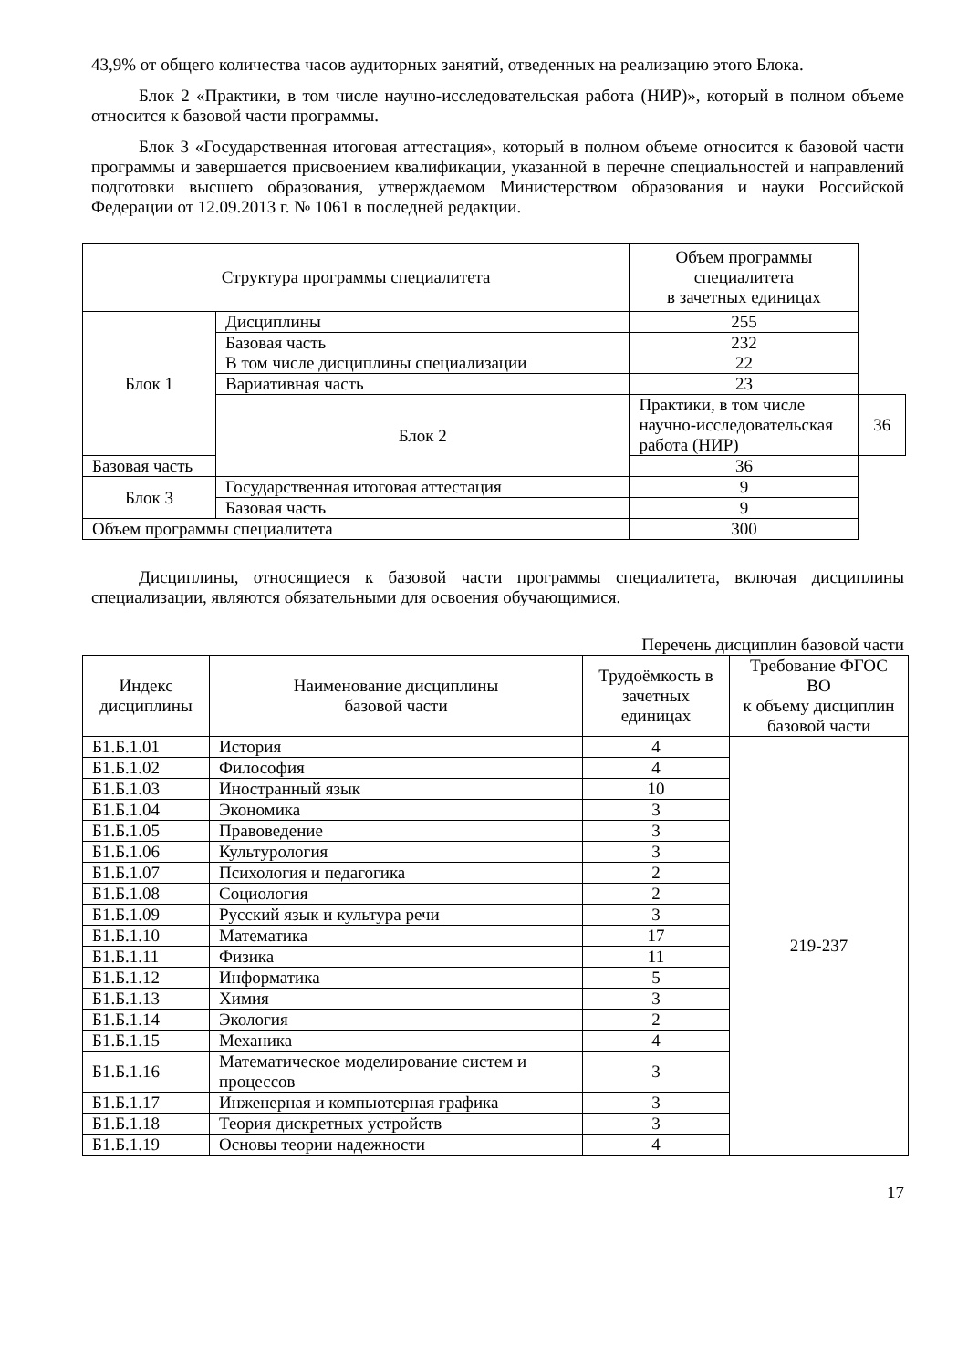43,9% от общего количества часов аудиторных занятий, отведенных на реализацию этого Блока.
Блок 2 «Практики, в том числе научно-исследовательская работа (НИР)», который в полном объеме относится к базовой части программы.
Блок 3 «Государственная итоговая аттестация», который в полном объеме относится к базовой части программы и завершается присвоением квалификации, указанной в перечне специальностей и направлений подготовки высшего образования, утверждаемом Министерством образования и науки Российской Федерации от 12.09.2013 г. № 1061 в последней редакции.
| Структура программы специалитета | | Объем программы специалитета в зачетных единицах | |
| --- | --- | --- | --- |
| Блок 1 | Дисциплины | 255 | |
| | Базовая часть В том числе дисциплины специализации | 232 22 | |
| | Вариативная часть | 23 | |
| | Блок 2 | Практики, в том числе научно-исследовательская работа (НИР) | 36 |
| Базовая часть | | 36 | |
| Блок 3 | Государственная итоговая аттестация | 9 | |
| | Базовая часть | 9 | |
| Объем программы специалитета | | 300 | |
Дисциплины, относящиеся к базовой части программы специалитета, включая дисциплины специализации, являются обязательными для освоения обучающимися.
Перечень дисциплин базовой части
| Индекс дисциплины | Наименование дисциплины базовой части | Трудоёмкость в зачетных единицах | Требование ФГОС ВО к объему дисциплин базовой части |
| --- | --- | --- | --- |
| Б1.Б.1.01 | История | 4 | 219-237 |
| Б1.Б.1.02 | Философия | 4 | |
| Б1.Б.1.03 | Иностранный язык | 10 | |
| Б1.Б.1.04 | Экономика | 3 | |
| Б1.Б.1.05 | Правоведение | 3 | |
| Б1.Б.1.06 | Культурология | 3 | |
| Б1.Б.1.07 | Психология и педагогика | 2 | |
| Б1.Б.1.08 | Социология | 2 | |
| Б1.Б.1.09 | Русский язык и культура речи | 3 | |
| Б1.Б.1.10 | Математика | 17 | |
| Б1.Б.1.11 | Физика | 11 | |
| Б1.Б.1.12 | Информатика | 5 | |
| Б1.Б.1.13 | Химия | 3 | |
| Б1.Б.1.14 | Экология | 2 | |
| Б1.Б.1.15 | Механика | 4 | |
| Б1.Б.1.16 | Математическое моделирование систем и процессов | 3 | |
| Б1.Б.1.17 | Инженерная и компьютерная графика | 3 | |
| Б1.Б.1.18 | Теория дискретных устройств | 3 | |
| Б1.Б.1.19 | Основы теории надежности | 4 | |
17